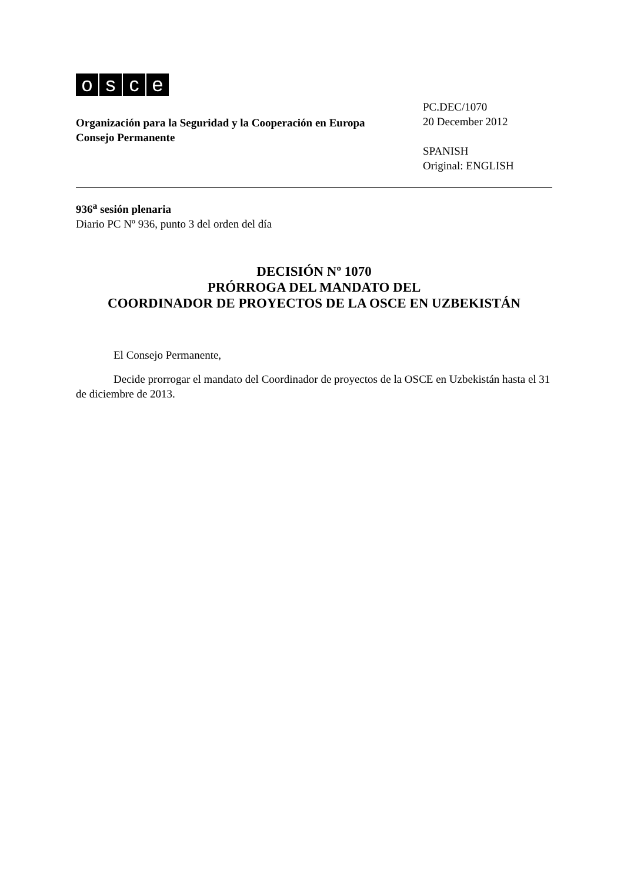osce
Organización para la Seguridad y la Cooperación en Europa
Consejo Permanente
PC.DEC/1070
20 December 2012
SPANISH
Original: ENGLISH
936<sup>a</sup> sesión plenaria
Diario PC Nº 936, punto 3 del orden del día
DECISIÓN Nº 1070
PRÓRROGA DEL MANDATO DEL
COORDINADOR DE PROYECTOS DE LA OSCE EN UZBEKISTÁN
El Consejo Permanente,
Decide prorrogar el mandato del Coordinador de proyectos de la OSCE en Uzbekistán hasta el 31 de diciembre de 2013.